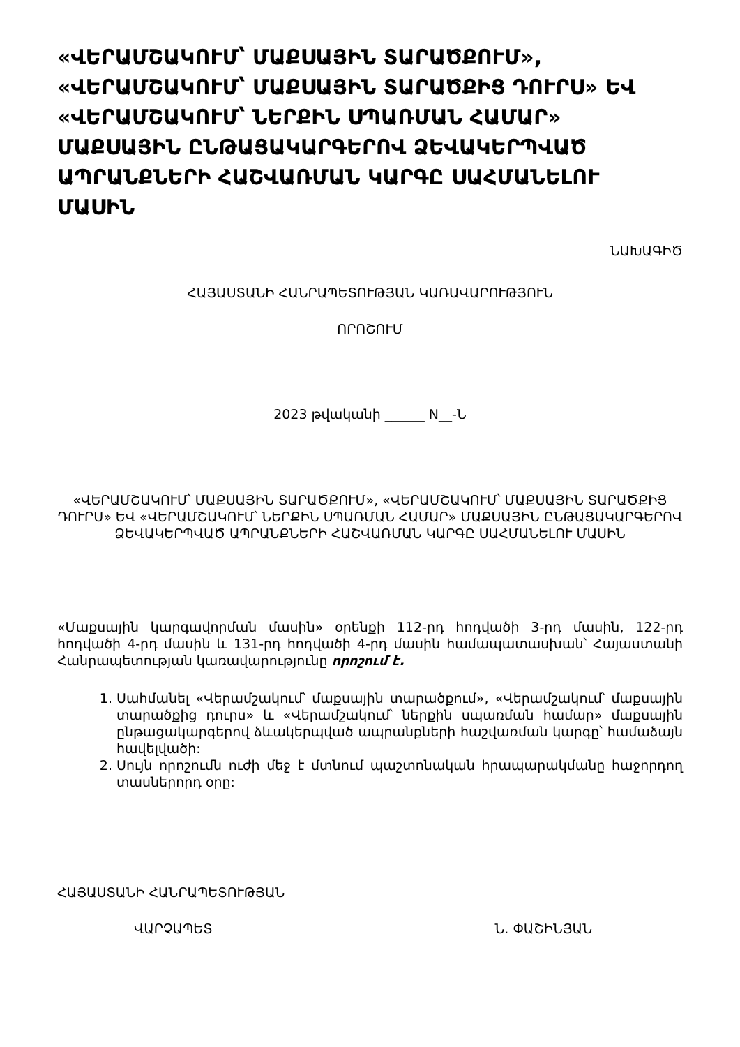«ՎԵՐԱՄՇԱԿՈՒՄ՝ ՄԱՔՍԱՅԻՆ ՏԱՐԱԾՔՈՒՄ», «ՎԵՐԱՄՇԱԿՈՒՄ՝ ՄԱՔՍԱՅԻՆ ՏԱՐԱԾՔԻՑ ԴՈՒՐՍ» ԵՎ «ՎԵՐԱՄՇԱԿՈՒՄ՝ ՆԵՐՔԻՆ ՍՊԱՌՄԱՆ ՀԱՄԱՐ» ՄԱՔՍԱՅԻՆ ԸՆԹԱՑԱԿԱՐԳԵՐՈՎ ՁԵՎԱԿԵՐՊՎԱԾ ԱՊՐԱՆՔՆԵՐԻ ՀԱՇՎԱՌՄԱՆ ԿԱՐԳԸ ՍԱՀՄԱՆԵԼՈՒ ՄԱՍԻՆ
ՆԱԽԱԳԻԾ
ՀԱՅԱՍՏԱՆԻ ՀԱՆՐԱՊԵՏՈՒԹՅԱՆ ԿԱՌԱՎԱՐՈՒԹՅՈՒՆ
ՈՐՈՇՈՒՄ
2023 թվականի ______ N__-Ն
«ՎԵՐԱՄՇԱԿՈՒՄ՝ ՄԱՔՍԱՅԻՆ ՏԱՐԱԾՔՈՒՄ», «ՎԵՐԱՄՇԱԿՈՒՄ՝ ՄԱՔՍԱՅԻՆ ՏԱՐԱԾՔԻՑ ԴՈՒՐՍ» ԵՎ «ՎԵՐԱՄՇԱԿՈՒՄ՝ ՆԵՐՔԻՆ ՍՊԱՌՄԱՆ ՀԱՄԱՐ» ՄԱՔՍԱՅԻՆ ԸՆԹԱՑԱԿԱՐԳԵՐՈՎ ՁԵՎԱԿԵՐՊՎԱԾ ԱՊՐԱՆՔՆԵՐԻ ՀԱՇՎԱՌՄԱՆ ԿԱՐԳԸ ՍԱՀՄԱՆԵԼՈՒ ՄԱՍԻՆ
«Մաքսային կարգավորման մասին» օրենքի 112-րդ հոդվածի 3-րդ մասին, 122-րդ հոդվածի 4-րդ մասին և 131-րդ հոդվածի 4-րդ մասին համապատասխան՝ Հայաստանի Հանրապետության կառավարությունը որոշում է.
1. Սահմանել «Վերամշակում՝ մաքսային տարածքում», «Վերամշակում՝ մաքսային տարածքից դուրս» և «Վերամշակում՝ ներքին սպառման համար» մաքսային ընթացակարգերով ձևակերպված ապրանքների հաշվառման կարգը՝ համաձայն հավելվածի:
2. Սույն որոշումն ուժի մեջ է մտնում պաշտոնական հրապարակմանը հաջորդող տասներորդ օրը:
ՀԱՅԱՍՏԱՆԻ ՀԱՆՐԱՊԵՏՈՒԹՅԱՆ
ՎԱՐՉԱՊԵՏ Ն. ՓԱՇԻՆՅԱՆ